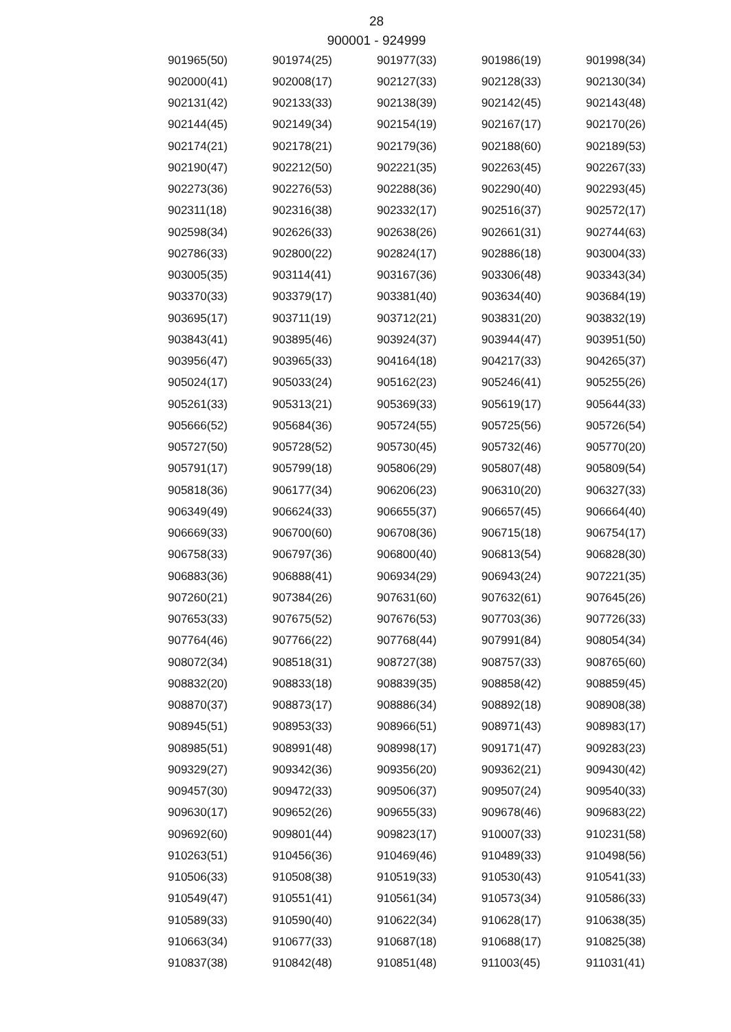28
900001 - 924999
| 901965(50) | 901974(25) | 901977(33) | 901986(19) | 901998(34) |
| 902000(41) | 902008(17) | 902127(33) | 902128(33) | 902130(34) |
| 902131(42) | 902133(33) | 902138(39) | 902142(45) | 902143(48) |
| 902144(45) | 902149(34) | 902154(19) | 902167(17) | 902170(26) |
| 902174(21) | 902178(21) | 902179(36) | 902188(60) | 902189(53) |
| 902190(47) | 902212(50) | 902221(35) | 902263(45) | 902267(33) |
| 902273(36) | 902276(53) | 902288(36) | 902290(40) | 902293(45) |
| 902311(18) | 902316(38) | 902332(17) | 902516(37) | 902572(17) |
| 902598(34) | 902626(33) | 902638(26) | 902661(31) | 902744(63) |
| 902786(33) | 902800(22) | 902824(17) | 902886(18) | 903004(33) |
| 903005(35) | 903114(41) | 903167(36) | 903306(48) | 903343(34) |
| 903370(33) | 903379(17) | 903381(40) | 903634(40) | 903684(19) |
| 903695(17) | 903711(19) | 903712(21) | 903831(20) | 903832(19) |
| 903843(41) | 903895(46) | 903924(37) | 903944(47) | 903951(50) |
| 903956(47) | 903965(33) | 904164(18) | 904217(33) | 904265(37) |
| 905024(17) | 905033(24) | 905162(23) | 905246(41) | 905255(26) |
| 905261(33) | 905313(21) | 905369(33) | 905619(17) | 905644(33) |
| 905666(52) | 905684(36) | 905724(55) | 905725(56) | 905726(54) |
| 905727(50) | 905728(52) | 905730(45) | 905732(46) | 905770(20) |
| 905791(17) | 905799(18) | 905806(29) | 905807(48) | 905809(54) |
| 905818(36) | 906177(34) | 906206(23) | 906310(20) | 906327(33) |
| 906349(49) | 906624(33) | 906655(37) | 906657(45) | 906664(40) |
| 906669(33) | 906700(60) | 906708(36) | 906715(18) | 906754(17) |
| 906758(33) | 906797(36) | 906800(40) | 906813(54) | 906828(30) |
| 906883(36) | 906888(41) | 906934(29) | 906943(24) | 907221(35) |
| 907260(21) | 907384(26) | 907631(60) | 907632(61) | 907645(26) |
| 907653(33) | 907675(52) | 907676(53) | 907703(36) | 907726(33) |
| 907764(46) | 907766(22) | 907768(44) | 907991(84) | 908054(34) |
| 908072(34) | 908518(31) | 908727(38) | 908757(33) | 908765(60) |
| 908832(20) | 908833(18) | 908839(35) | 908858(42) | 908859(45) |
| 908870(37) | 908873(17) | 908886(34) | 908892(18) | 908908(38) |
| 908945(51) | 908953(33) | 908966(51) | 908971(43) | 908983(17) |
| 908985(51) | 908991(48) | 908998(17) | 909171(47) | 909283(23) |
| 909329(27) | 909342(36) | 909356(20) | 909362(21) | 909430(42) |
| 909457(30) | 909472(33) | 909506(37) | 909507(24) | 909540(33) |
| 909630(17) | 909652(26) | 909655(33) | 909678(46) | 909683(22) |
| 909692(60) | 909801(44) | 909823(17) | 910007(33) | 910231(58) |
| 910263(51) | 910456(36) | 910469(46) | 910489(33) | 910498(56) |
| 910506(33) | 910508(38) | 910519(33) | 910530(43) | 910541(33) |
| 910549(47) | 910551(41) | 910561(34) | 910573(34) | 910586(33) |
| 910589(33) | 910590(40) | 910622(34) | 910628(17) | 910638(35) |
| 910663(34) | 910677(33) | 910687(18) | 910688(17) | 910825(38) |
| 910837(38) | 910842(48) | 910851(48) | 911003(45) | 911031(41) |